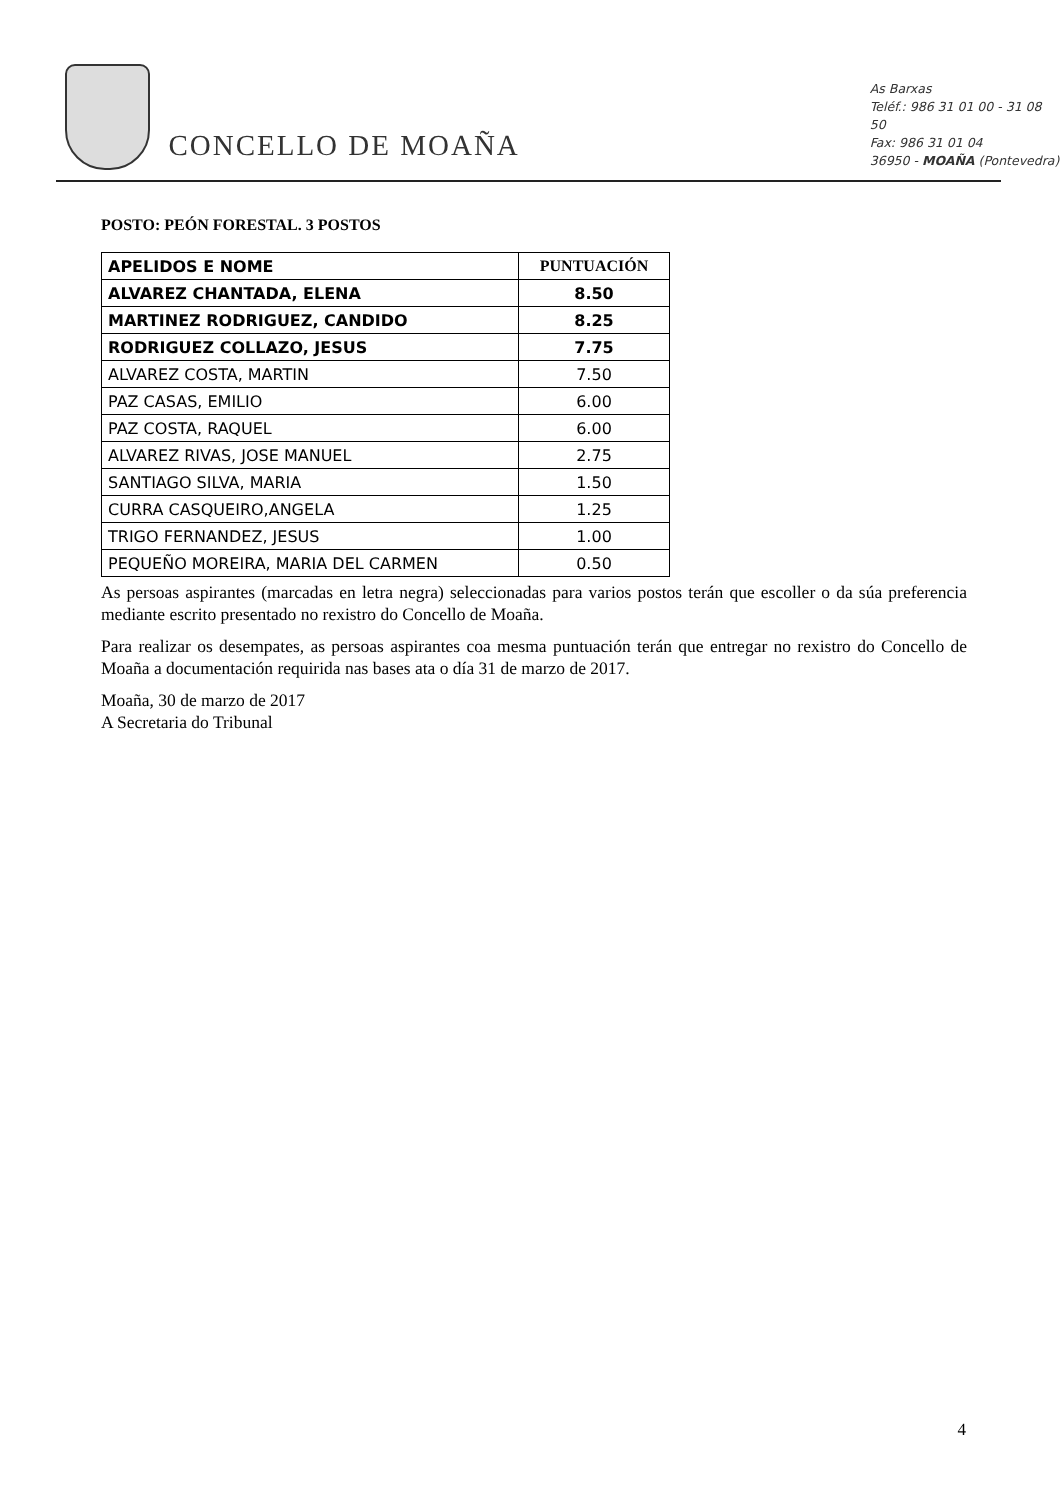CONCELLO DE MOAÑA
As Barxas
Teléf.: 986 31 01 00 - 31 08 50
Fax: 986 31 01 04
36950 - MOAÑA (Pontevedra)
POSTO: PEÓN FORESTAL. 3 POSTOS
| APELIDOS E NOME | PUNTUACIÓN |
| --- | --- |
| ALVAREZ CHANTADA, ELENA | 8.50 |
| MARTINEZ RODRIGUEZ, CANDIDO | 8.25 |
| RODRIGUEZ COLLAZO, JESUS | 7.75 |
| ALVAREZ COSTA, MARTIN | 7.50 |
| PAZ CASAS, EMILIO | 6.00 |
| PAZ COSTA, RAQUEL | 6.00 |
| ALVAREZ RIVAS, JOSE MANUEL | 2.75 |
| SANTIAGO SILVA, MARIA | 1.50 |
| CURRA CASQUEIRO,ANGELA | 1.25 |
| TRIGO FERNANDEZ, JESUS | 1.00 |
| PEQUEÑO MOREIRA, MARIA DEL CARMEN | 0.50 |
As persoas aspirantes (marcadas en letra negra) seleccionadas para varios postos terán que escoller o da súa preferencia mediante escrito presentado no rexistro do Concello de Moaña.
Para realizar os desempates, as persoas aspirantes coa mesma puntuación terán que entregar no rexistro do Concello de Moaña a documentación requirida nas bases ata o día 31 de marzo de 2017.
Moaña, 30 de marzo de 2017
A Secretaria do Tribunal
4